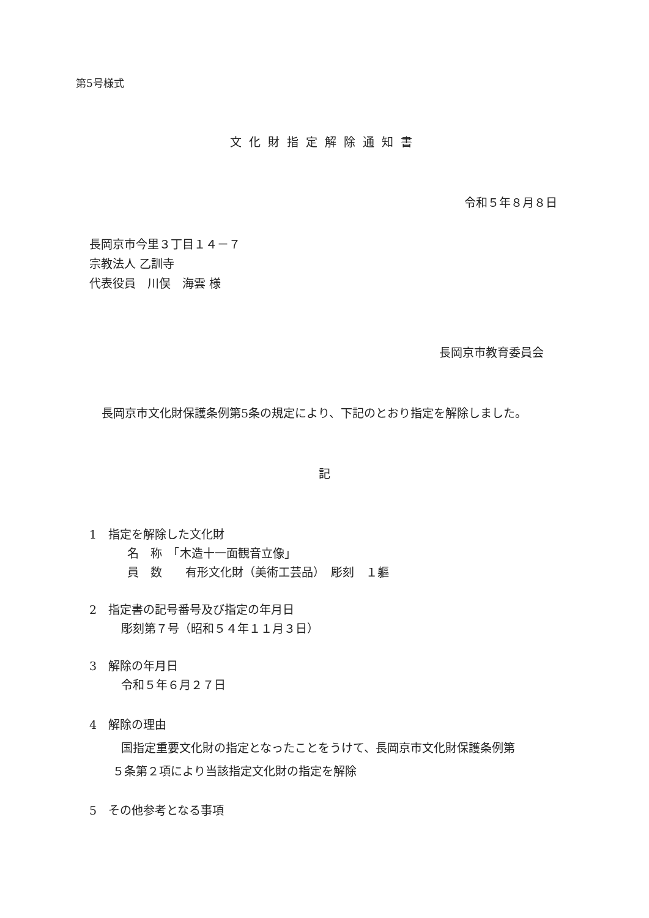第5号様式
文化財指定解除通知書
令和５年８月８日
長岡京市今里３丁目１４－７
宗教法人 乙訓寺
代表役員　川俣　海雲 様
長岡京市教育委員会
長岡京市文化財保護条例第5条の規定により、下記のとおり指定を解除しました。
記
1　指定を解除した文化財
名　称　「木造十一面観音立像」
員　数　　有形文化財（美術工芸品）　彫刻　１軀
2　指定書の記号番号及び指定の年月日
彫刻第７号（昭和５４年１１月３日）
3　解除の年月日
令和５年６月２７日
4　解除の理由
国指定重要文化財の指定となったことをうけて、長岡京市文化財保護条例第
５条第２項により当該指定文化財の指定を解除
5　その他参考となる事項